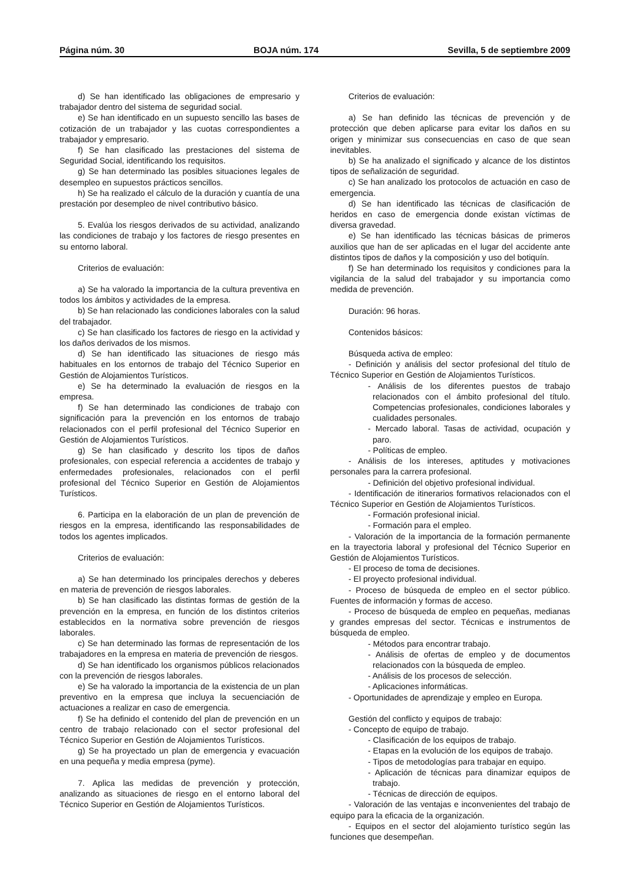Página núm. 30 BOJA núm. 174 Sevilla, 5 de septiembre 2009
d) Se han identificado las obligaciones de empresario y trabajador dentro del sistema de seguridad social.
e) Se han identificado en un supuesto sencillo las bases de cotización de un trabajador y las cuotas correspondientes a trabajador y empresario.
f) Se han clasificado las prestaciones del sistema de Seguridad Social, identificando los requisitos.
g) Se han determinado las posibles situaciones legales de desempleo en supuestos prácticos sencillos.
h) Se ha realizado el cálculo de la duración y cuantía de una prestación por desempleo de nivel contributivo básico.
5. Evalúa los riesgos derivados de su actividad, analizando las condiciones de trabajo y los factores de riesgo presentes en su entorno laboral.
Criterios de evaluación:
a) Se ha valorado la importancia de la cultura preventiva en todos los ámbitos y actividades de la empresa.
b) Se han relacionado las condiciones laborales con la salud del trabajador.
c) Se han clasificado los factores de riesgo en la actividad y los daños derivados de los mismos.
d) Se han identificado las situaciones de riesgo más habituales en los entornos de trabajo del Técnico Superior en Gestión de Alojamientos Turísticos.
e) Se ha determinado la evaluación de riesgos en la empresa.
f) Se han determinado las condiciones de trabajo con significación para la prevención en los entornos de trabajo relacionados con el perfil profesional del Técnico Superior en Gestión de Alojamientos Turísticos.
g) Se han clasificado y descrito los tipos de daños profesionales, con especial referencia a accidentes de trabajo y enfermedades profesionales, relacionados con el perfil profesional del Técnico Superior en Gestión de Alojamientos Turísticos.
6. Participa en la elaboración de un plan de prevención de riesgos en la empresa, identificando las responsabilidades de todos los agentes implicados.
Criterios de evaluación:
a) Se han determinado los principales derechos y deberes en materia de prevención de riesgos laborales.
b) Se han clasificado las distintas formas de gestión de la prevención en la empresa, en función de los distintos criterios establecidos en la normativa sobre prevención de riesgos laborales.
c) Se han determinado las formas de representación de los trabajadores en la empresa en materia de prevención de riesgos.
d) Se han identificado los organismos públicos relacionados con la prevención de riesgos laborales.
e) Se ha valorado la importancia de la existencia de un plan preventivo en la empresa que incluya la secuenciación de actuaciones a realizar en caso de emergencia.
f) Se ha definido el contenido del plan de prevención en un centro de trabajo relacionado con el sector profesional del Técnico Superior en Gestión de Alojamientos Turísticos.
g) Se ha proyectado un plan de emergencia y evacuación en una pequeña y media empresa (pyme).
7. Aplica las medidas de prevención y protección, analizando as situaciones de riesgo en el entorno laboral del Técnico Superior en Gestión de Alojamientos Turísticos.
Criterios de evaluación:
a) Se han definido las técnicas de prevención y de protección que deben aplicarse para evitar los daños en su origen y minimizar sus consecuencias en caso de que sean inevitables.
b) Se ha analizado el significado y alcance de los distintos tipos de señalización de seguridad.
c) Se han analizado los protocolos de actuación en caso de emergencia.
d) Se han identificado las técnicas de clasificación de heridos en caso de emergencia donde existan víctimas de diversa gravedad.
e) Se han identificado las técnicas básicas de primeros auxilios que han de ser aplicadas en el lugar del accidente ante distintos tipos de daños y la composición y uso del botiquín.
f) Se han determinado los requisitos y condiciones para la vigilancia de la salud del trabajador y su importancia como medida de prevención.
Duración: 96 horas.
Contenidos básicos:
Búsqueda activa de empleo:
- Definición y análisis del sector profesional del título de Técnico Superior en Gestión de Alojamientos Turísticos.
- Análisis de los diferentes puestos de trabajo relacionados con el ámbito profesional del título. Competencias profesionales, condiciones laborales y cualidades personales.
- Mercado laboral. Tasas de actividad, ocupación y paro.
- Políticas de empleo.
- Análisis de los intereses, aptitudes y motivaciones personales para la carrera profesional.
- Definición del objetivo profesional individual.
- Identificación de itinerarios formativos relacionados con el Técnico Superior en Gestión de Alojamientos Turísticos.
- Formación profesional inicial.
- Formación para el empleo.
- Valoración de la importancia de la formación permanente en la trayectoria laboral y profesional del Técnico Superior en Gestión de Alojamientos Turísticos.
- El proceso de toma de decisiones.
- El proyecto profesional individual.
- Proceso de búsqueda de empleo en el sector público. Fuentes de información y formas de acceso.
- Proceso de búsqueda de empleo en pequeñas, medianas y grandes empresas del sector. Técnicas e instrumentos de búsqueda de empleo.
- Métodos para encontrar trabajo.
- Análisis de ofertas de empleo y de documentos relacionados con la búsqueda de empleo.
- Análisis de los procesos de selección.
- Aplicaciones informáticas.
- Oportunidades de aprendizaje y empleo en Europa.
Gestión del conflicto y equipos de trabajo:
- Concepto de equipo de trabajo.
- Clasificación de los equipos de trabajo.
- Etapas en la evolución de los equipos de trabajo.
- Tipos de metodologías para trabajar en equipo.
- Aplicación de técnicas para dinamizar equipos de trabajo.
- Técnicas de dirección de equipos.
- Valoración de las ventajas e inconvenientes del trabajo de equipo para la eficacia de la organización.
- Equipos en el sector del alojamiento turístico según las funciones que desempeñan.